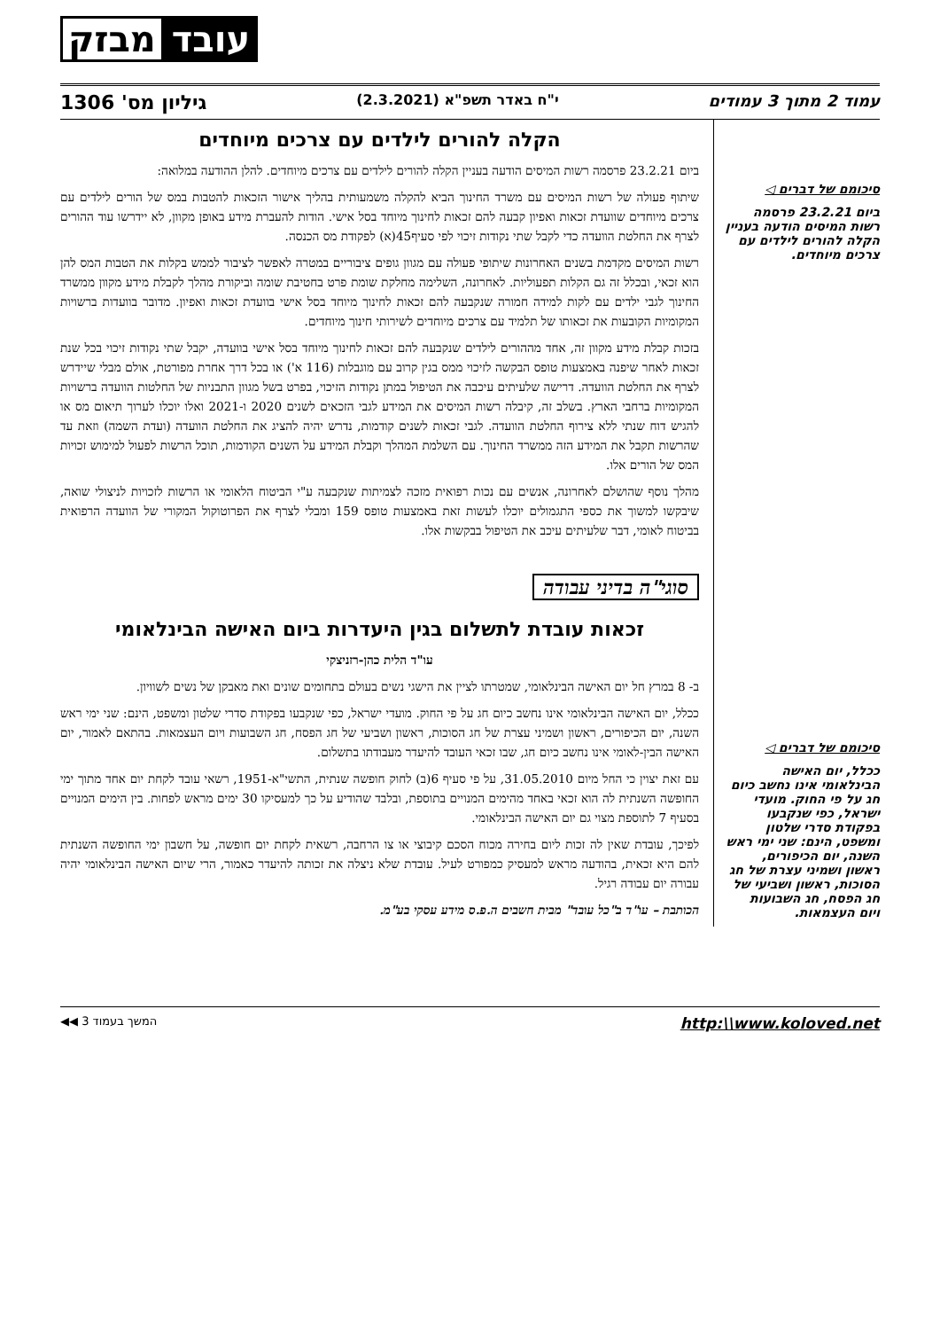עובד מבזק
עמוד 2 מתוך 3 עמודים י"ח באדר תשפ"א (2.3.2021) גיליון מס' 1306
סיכומם של דברים ◁
ביום 23.2.21 פרסמה רשות המיסים הודעה בעניין הקלה להורים לילדים עם צרכים מיוחדים.
סיכומם של דברים ◁
ככלל, יום האישה הבינלאומי אינו נחשב כיום חג על פי החוק. מועדי ישראל, כפי שנקבעו בפקודת סדרי שלטון ומשפט, הינם: שני ימי ראש השנה, יום הכיפורים, ראשון ושמיני עצרת של חג הסוכות, ראשון ושביעי של חג הפסח, חג השבועות ויום העצמאות.
הקלה להורים לילדים עם צרכים מיוחדים
ביום 23.2.21 פרסמה רשות המיסים הודעה בעניין הקלה להורים לילדים עם צרכים מיוחדים. להלן ההודעה במלואה:
שיתוף פעולה של רשות המיסים עם משרד החינוך הביא להקלה משמעותית בהליך אישור הזכאות להטבות במס של הורים לילדים עם צרכים מיוחדים שוועדת זכאות ואפיון קבעה להם זכאות לחינוך מיוחד בסל אישי. הודות להעברת מידע באופן מקוון, לא יידרשו עוד ההורים לצרף את החלטת הוועדה כדי לקבל שתי נקודות זיכוי לפי סעיף45(א) לפקודת מס הכנסה.
רשות המיסים מקדמת בשנים האחרונות שיתופי פעולה עם מגוון גופים ציבוריים במטרה לאפשר לציבור לממש בקלות את הטבות המס להן הוא זכאי, ובכלל זה גם הקלות תפעוליות. לאחרונה, השלימה מחלקת שומת פרט בחטיבת שומה וביקורת מהלך לקבלת מידע מקוון ממשרד החינוך לגבי ילדים עם לקות למידה חמורה שנקבעה להם זכאות לחינוך מיוחד בסל אישי בוועדת זכאות ואפיון. מדובר בוועדות ברשויות המקומיות הקובעות את זכאותו של תלמיד עם צרכים מיוחדים לשירותי חינוך מיוחדים.
בזכות קבלת מידע מקוון זה, אחד מההורים לילדים שנקבעה להם זכאות לחינוך מיוחד בסל אישי בוועדה, יקבל שתי נקודות זיכוי בכל שנת זכאות לאחר שיפנה באמצעות טופס הבקשה לזיכוי ממס בגין קרוב עם מוגבלות (116 א') או בכל דרך אחרת מפורטת, אולם מבלי שיידרש לצרף את החלטת הוועדה. דרישה שלעיתים עיכבה את הטיפול במתן נקודות הזיכוי, בפרט בשל מגוון התבניות של החלטות הוועדה ברשויות המקומיות ברחבי הארץ. בשלב זה, קיבלה רשות המיסים את המידע לגבי הזכאים לשנים 2020 ו-2021 ואלו יוכלו לערוך תיאום מס או להגיש דוח שנתי ללא צירוף החלטת הוועדה. לגבי זכאות לשנים קודמות, נדרש יהיה להציג את החלטת הוועדה (ועדת השמה) וזאת עד שהרשות תקבל את המידע הזה ממשרד החינוך. עם השלמת המהלך וקבלת המידע על השנים הקודמות, תוכל הרשות לפעול למימוש זכויות המס של הורים אלו.
מהלך נוסף שהושלם לאחרונה, אנשים עם נכות רפואית מזכה לצמיתות שנקבעה ע"י הביטוח הלאומי או הרשות לזכויות לניצולי שואה, שיבקשו למשוך את כספי התגמולים יוכלו לעשות זאת באמצעות טופס 159 ומבלי לצרף את הפרוטוקול המקורי של הוועדה הרפואית בביטוח לאומי, דבר שלעיתים עיכב את הטיפול בבקשות אלו.
סוגי"ה בדיני עבודה
זכאות עובדת לתשלום בגין היעדרות ביום האישה הבינלאומי
עו"ד הלית כהן-רזניצקי
ב- 8 במרץ חל יום האישה הבינלאומי, שמטרתו לציין את הישגי נשים בעולם בתחומים שונים ואת מאבקן של נשים לשוויון.
ככלל, יום האישה הבינלאומי אינו נחשב כיום חג על פי החוק. מועדי ישראל, כפי שנקבעו בפקודת סדרי שלטון ומשפט, הינם: שני ימי ראש השנה, יום הכיפורים, ראשון ושמיני עצרת של חג הסוכות, ראשון ושביעי של חג הפסח, חג השבועות ויום העצמאות. בהתאם לאמור, יום האישה הבין-לאומי אינו נחשב כיום חג, שבו זכאי העובד להיעדר מעבודתו בתשלום.
עם זאת יצוין כי החל מיום 31.05.2010, על פי סעיף 6(ב) לחוק חופשה שנתית, התשי"א-1951, רשאי עובד לקחת יום אחד מתוך ימי החופשה השנתית לה הוא זכאי באחד מהימים המנויים בתוספת, ובלבד שהודיע על כך למעסיקו 30 ימים מראש לפחות. בין הימים המנויים בסעיף 7 לתוספת מצוי גם יום האישה הבינלאומי.
לפיכך, עובדת שאין לה זכות ליום בחירה מכוח הסכם קיבוצי או צו הרחבה, רשאית לקחת יום חופשה, על חשבון ימי החופשה השנתית להם היא זכאית, בהודעה מראש למעסיק כמפורט לעיל. עובדת שלא ניצלה את זכותה להיעדר כאמור, הרי שיום האישה הבינלאומי יהיה עבורה יום עבודה רגיל.
הכותבת – עו"ד ב"כל עובד" מבית חשבים ה.פ.ס מידע עסקי בע"מ.
http:\\www.koloved.net המשך בעמוד 3 ◀◀